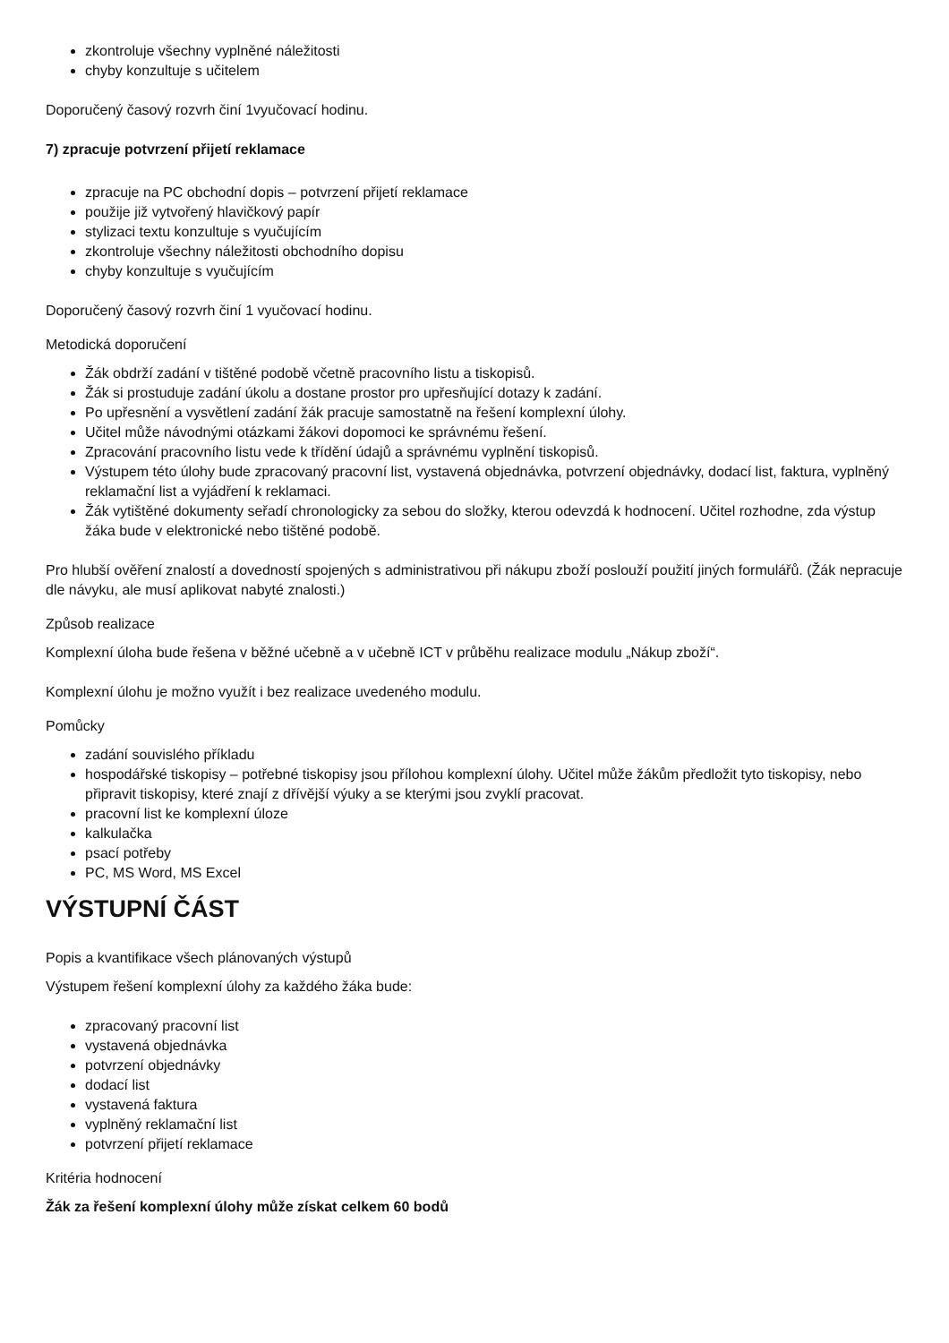zkontroluje všechny vyplněné náležitosti
chyby konzultuje s učitelem
Doporučený časový rozvrh činí 1vyučovací hodinu.
7) zpracuje potvrzení přijetí reklamace
zpracuje na PC obchodní dopis – potvrzení přijetí reklamace
použije již vytvořený hlavičkový papír
stylizaci textu konzultuje s vyučujícím
zkontroluje všechny náležitosti obchodního dopisu
chyby konzultuje s vyučujícím
Doporučený časový rozvrh činí 1 vyučovací hodinu.
Metodická doporučení
Žák obdrží zadání v tištěné podobě včetně pracovního listu a tiskopisů.
Žák si prostuduje zadání úkolu a dostane prostor pro upřesňující dotazy k zadání.
Po upřesnění a vysvětlení zadání žák pracuje samostatně na řešení komplexní úlohy.
Učitel může návodnými otázkami žákovi dopomoci ke správnému řešení.
Zpracování pracovního listu vede k třídění údajů a správnému vyplnění tiskopisů.
Výstupem této úlohy bude zpracovaný pracovní list, vystavená objednávka, potvrzení objednávky, dodací list, faktura, vyplněný reklamační list a vyjádření k reklamaci.
Žák vytištěné dokumenty seřadí chronologicky za sebou do složky, kterou odevzdá k hodnocení. Učitel rozhodne, zda výstup žáka bude v elektronické nebo tištěné podobě.
Pro hlubší ověření znalostí a dovedností spojených s administrativou při nákupu zboží poslouží použití jiných formulářů. (Žák nepracuje dle návyku, ale musí aplikovat nabyté znalosti.)
Způsob realizace
Komplexní úloha bude řešena v běžné učebně a v učebně ICT v průběhu realizace modulu „Nákup zboží“.
Komplexní úlohu je možno využít i bez realizace uvedeného modulu.
Pomůcky
zadání souvislého příkladu
hospodářské tiskopisy – potřebné tiskopisy jsou přílohou komplexní úlohy. Učitel může žákům předložit tyto tiskopisy, nebo připravit tiskopisy, které znají z dřívější výuky a se kterými jsou zvyklí pracovat.
pracovní list ke komplexní úloze
kalkulačka
psací potřeby
PC, MS Word, MS Excel
VÝSTUPNÍ ČÁST
Popis a kvantifikace všech plánovaných výstupů
Výstupem řešení komplexní úlohy za každého žáka bude:
zpracovaný pracovní list
vystavená objednávka
potvrzení objednávky
dodací list
vystavená faktura
vyplněný reklamační list
potvrzení přijetí reklamace
Kritéria hodnocení
Žák za řešení komplexní úlohy může získat celkem 60 bodů